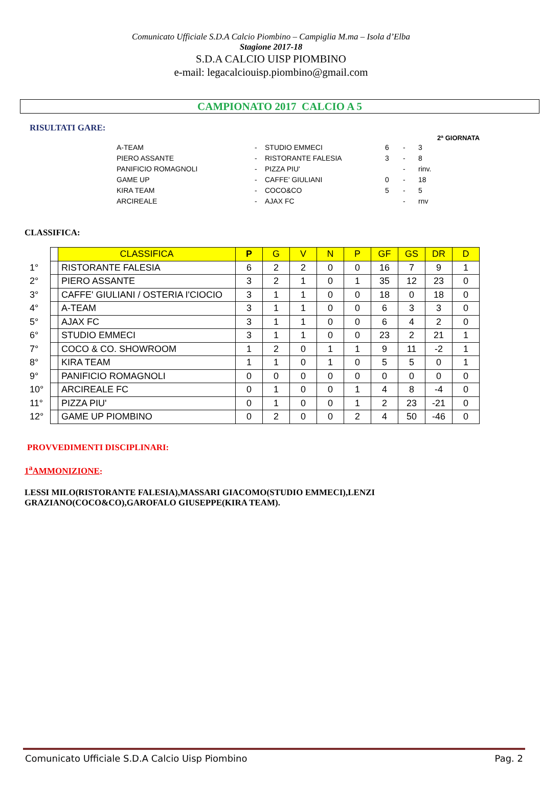Comunicato Ufficiale S.D.A Calcio Piombino – Campiglia M.ma – Isola d’Elba
Stagione 2017-18
S.D.A CALCIO UISP PIOMBINO
e-mail: legacalciouisp.piombino@gmail.com
CAMPIONATO 2017 CALCIO A 5
RISULTATI GARE:
2ª GIORNATA
| A-TEAM | - | STUDIO EMMECI | 6 | - | 3 |
| PIERO ASSANTE | - | RISTORANTE FALESIA | 3 | - | 8 |
| PANIFICIO ROMAGNOLI | - | PIZZA PIU' | | - | rinv. |
| GAME UP | - | CAFFE' GIULIANI | 0 | - | 18 |
| KIRA TEAM | - | COCO&CO | 5 | - | 5 |
| ARCIREALE | - | AJAX FC | | - | rnv |
CLASSIFICA:
| | | CLASSIFICA | P | G | V | N | P | GF | GS | DR | D |
| 1° | | RISTORANTE FALESIA | 6 | 2 | 2 | 0 | 0 | 16 | 7 | 9 | 1 |
| 2° | | PIERO ASSANTE | 3 | 2 | 1 | 0 | 1 | 35 | 12 | 23 | 0 |
| 3° | | CAFFE' GIULIANI / OSTERIA I'CIOCIO | 3 | 1 | 1 | 0 | 0 | 18 | 0 | 18 | 0 |
| 4° | | A-TEAM | 3 | 1 | 1 | 0 | 0 | 6 | 3 | 3 | 0 |
| 5° | | AJAX FC | 3 | 1 | 1 | 0 | 0 | 6 | 4 | 2 | 0 |
| 6° | | STUDIO EMMECI | 3 | 1 | 1 | 0 | 0 | 23 | 2 | 21 | 1 |
| 7° | | COCO & CO. SHOWROOM | 1 | 2 | 0 | 1 | 1 | 9 | 11 | -2 | 1 |
| 8° | | KIRA TEAM | 1 | 1 | 0 | 1 | 0 | 5 | 5 | 0 | 1 |
| 9° | | PANIFICIO ROMAGNOLI | 0 | 0 | 0 | 0 | 0 | 0 | 0 | 0 | 0 |
| 10° | | ARCIREALE FC | 0 | 1 | 0 | 0 | 1 | 4 | 8 | -4 | 0 |
| 11° | | PIZZA PIU' | 0 | 1 | 0 | 0 | 1 | 2 | 23 | -21 | 0 |
| 12° | | GAME UP PIOMBINO | 0 | 2 | 0 | 0 | 2 | 4 | 50 | -46 | 0 |
PROVVEDIMENTI DISCIPLINARI:
1<sup>a</sup>AMMONIZIONE:
LESSI MILO(RISTORANTE FALESIA),MASSARI GIACOMO(STUDIO EMMECI),LENZI
GRAZIANO(COCO&CO),GAROFALO GIUSEPPE(KIRA TEAM).
Comunicato Ufficiale S.D.A Calcio Uisp Piombino Pag. 2